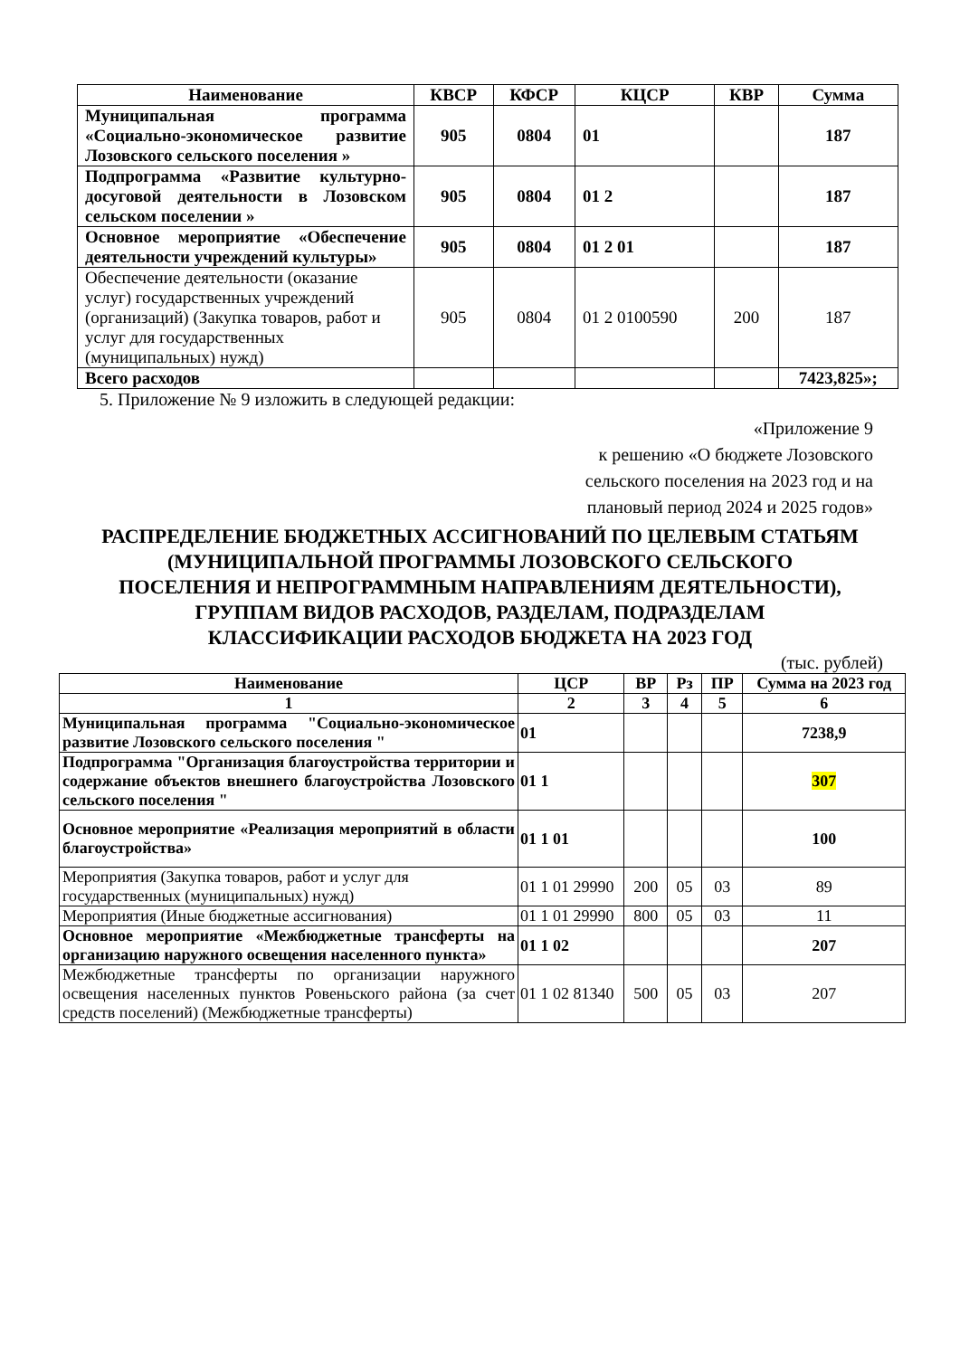| Наименование | КВСР | КФСР | КЦСР | КВР | Сумма |
| --- | --- | --- | --- | --- | --- |
| Муниципальная программа «Социально-экономическое развитие Лозовского сельского поселения » | 905 | 0804 | 01 | | 187 |
| Подпрограмма «Развитие культурно-досуговой деятельности в Лозовском сельском поселении » | 905 | 0804 | 01 2 | | 187 |
| Основное мероприятие «Обеспечение деятельности учреждений культуры» | 905 | 0804 | 01 2 01 | | 187 |
| Обеспечение деятельности (оказание услуг) государственных учреждений (организаций) (Закупка товаров, работ и услуг для государственных (муниципальных) нужд) | 905 | 0804 | 01 2 0100590 | 200 | 187 |
| Всего расходов | | | | | 7423,825»; |
5. Приложение № 9 изложить в следующей редакции:
«Приложение 9
к решению «О бюджете Лозовского
сельского поселения на 2023 год и на
плановый период 2024 и 2025 годов»
РАСПРЕДЕЛЕНИЕ БЮДЖЕТНЫХ АССИГНОВАНИЙ ПО ЦЕЛЕВЫМ СТАТЬЯМ (МУНИЦИПАЛЬНОЙ ПРОГРАММЫ ЛОЗОВСКОГО СЕЛЬСКОГО ПОСЕЛЕНИЯ И НЕПРОГРАММНЫМ НАПРАВЛЕНИЯМ ДЕЯТЕЛЬНОСТИ), ГРУППАМ ВИДОВ РАСХОДОВ, РАЗДЕЛАМ, ПОДРАЗДЕЛАМ КЛАССИФИКАЦИИ РАСХОДОВ БЮДЖЕТА НА 2023 ГОД
(тыс. рублей)
| Наименование | ЦСР | ВР | Рз | ПР | Сумма на 2023 год |
| --- | --- | --- | --- | --- | --- |
| 1 | 2 | 3 | 4 | 5 | 6 |
| Муниципальная программа "Социально-экономическое развитие Лозовского сельского поселения " | 01 | | | | 7238,9 |
| Подпрограмма "Организация благоустройства территории и содержание объектов внешнего благоустройства Лозовского сельского поселения " | 01 1 | | | | 307 |
| Основное мероприятие «Реализация мероприятий в области благоустройства» | 01 1 01 | | | | 100 |
| Мероприятия (Закупка товаров, работ и услуг для государственных (муниципальных) нужд) | 01 1 01 29990 | 200 | 05 | 03 | 89 |
| Мероприятия (Иные бюджетные ассигнования) | 01 1 01 29990 | 800 | 05 | 03 | 11 |
| Основное мероприятие «Межбюджетные трансферты на организацию наружного освещения населенного пункта» | 01 1 02 | | | | 207 |
| Межбюджетные трансферты по организации наружного освещения населенных пунктов Ровеньского района (за счет средств поселений) (Межбюджетные трансферты) | 01 1 02 81340 | 500 | 05 | 03 | 207 |